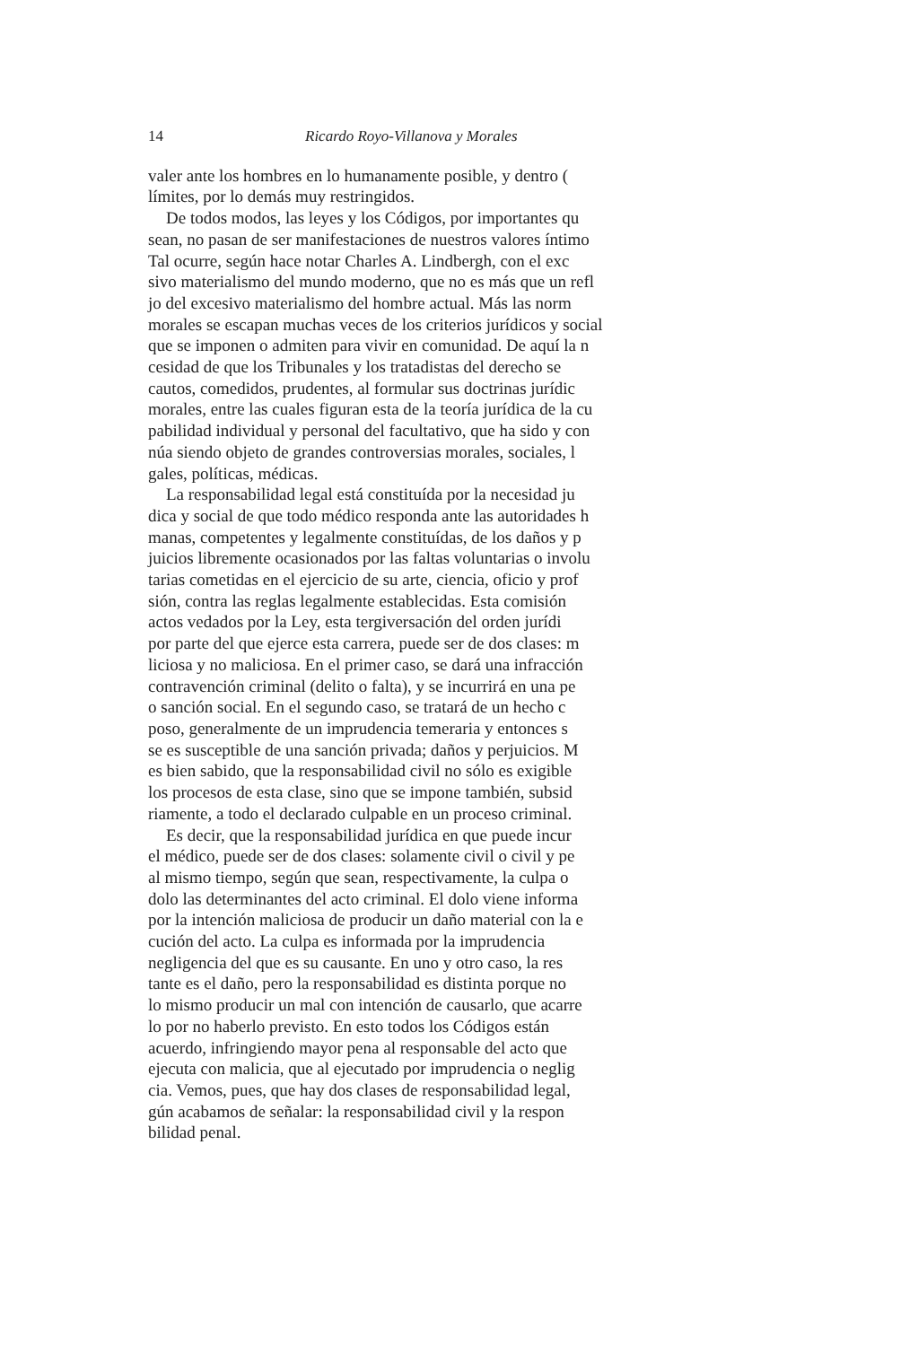14 Ricardo Royo-Villanova y Morales
valer ante los hombres en lo humanamente posible, y dentro (
límites, por lo demás muy restringidos.
De todos modos, las leyes y los Códigos, por importantes qu
sean, no pasan de ser manifestaciones de nuestros valores íntimo
Tal ocurre, según hace notar Charles A. Lindbergh, con el exc
sivo materialismo del mundo moderno, que no es más que un refl
jo del excesivo materialismo del hombre actual. Más las norm
morales se escapan muchas veces de los criterios jurídicos y social
que se imponen o admiten para vivir en comunidad. De aquí la n
cesidad de que los Tribunales y los tratadistas del derecho se
cautos, comedidos, prudentes, al formular sus doctrinas jurídic
morales, entre las cuales figuran esta de la teoría jurídica de la cu
pabilidad individual y personal del facultativo, que ha sido y con
núa siendo objeto de grandes controversias morales, sociales, l
gales, políticas, médicas.
La responsabilidad legal está constituída por la necesidad ju
dica y social de que todo médico responda ante las autoridades h
manas, competentes y legalmente constituídas, de los daños y p
juicios libremente ocasionados por las faltas voluntarias o involu
tarias cometidas en el ejercicio de su arte, ciencia, oficio y prof
sión, contra las reglas legalmente establecidas. Esta comisión
actos vedados por la Ley, esta tergiversación del orden jurídi
por parte del que ejerce esta carrera, puede ser de dos clases: m
liciosa y no maliciosa. En el primer caso, se dará una infracción
contravención criminal (delito o falta), y se incurrirá en una pe
o sanción social. En el segundo caso, se tratará de un hecho c
poso, generalmente de un imprudencia temeraria y entonces s
se es susceptible de una sanción privada; daños y perjuicios. M
es bien sabido, que la responsabilidad civil no sólo es exigible
los procesos de esta clase, sino que se impone también, subsid
riamente, a todo el declarado culpable en un proceso criminal.
Es decir, que la responsabilidad jurídica en que puede incur
el médico, puede ser de dos clases: solamente civil o civil y pe
al mismo tiempo, según que sean, respectivamente, la culpa o
dolo las determinantes del acto criminal. El dolo viene informa
por la intención maliciosa de producir un daño material con la e
cución del acto. La culpa es informada por la imprudencia
negligencia del que es su causante. En uno y otro caso, la res
tante es el daño, pero la responsabilidad es distinta porque no
lo mismo producir un mal con intención de causarlo, que acarre
lo por no haberlo previsto. En esto todos los Códigos están
acuerdo, infringiendo mayor pena al responsable del acto que
ejecuta con malicia, que al ejecutado por imprudencia o neglig
cia. Vemos, pues, que hay dos clases de responsabilidad legal,
gún acabamos de señalar: la responsabilidad civil y la respon
bilidad penal.